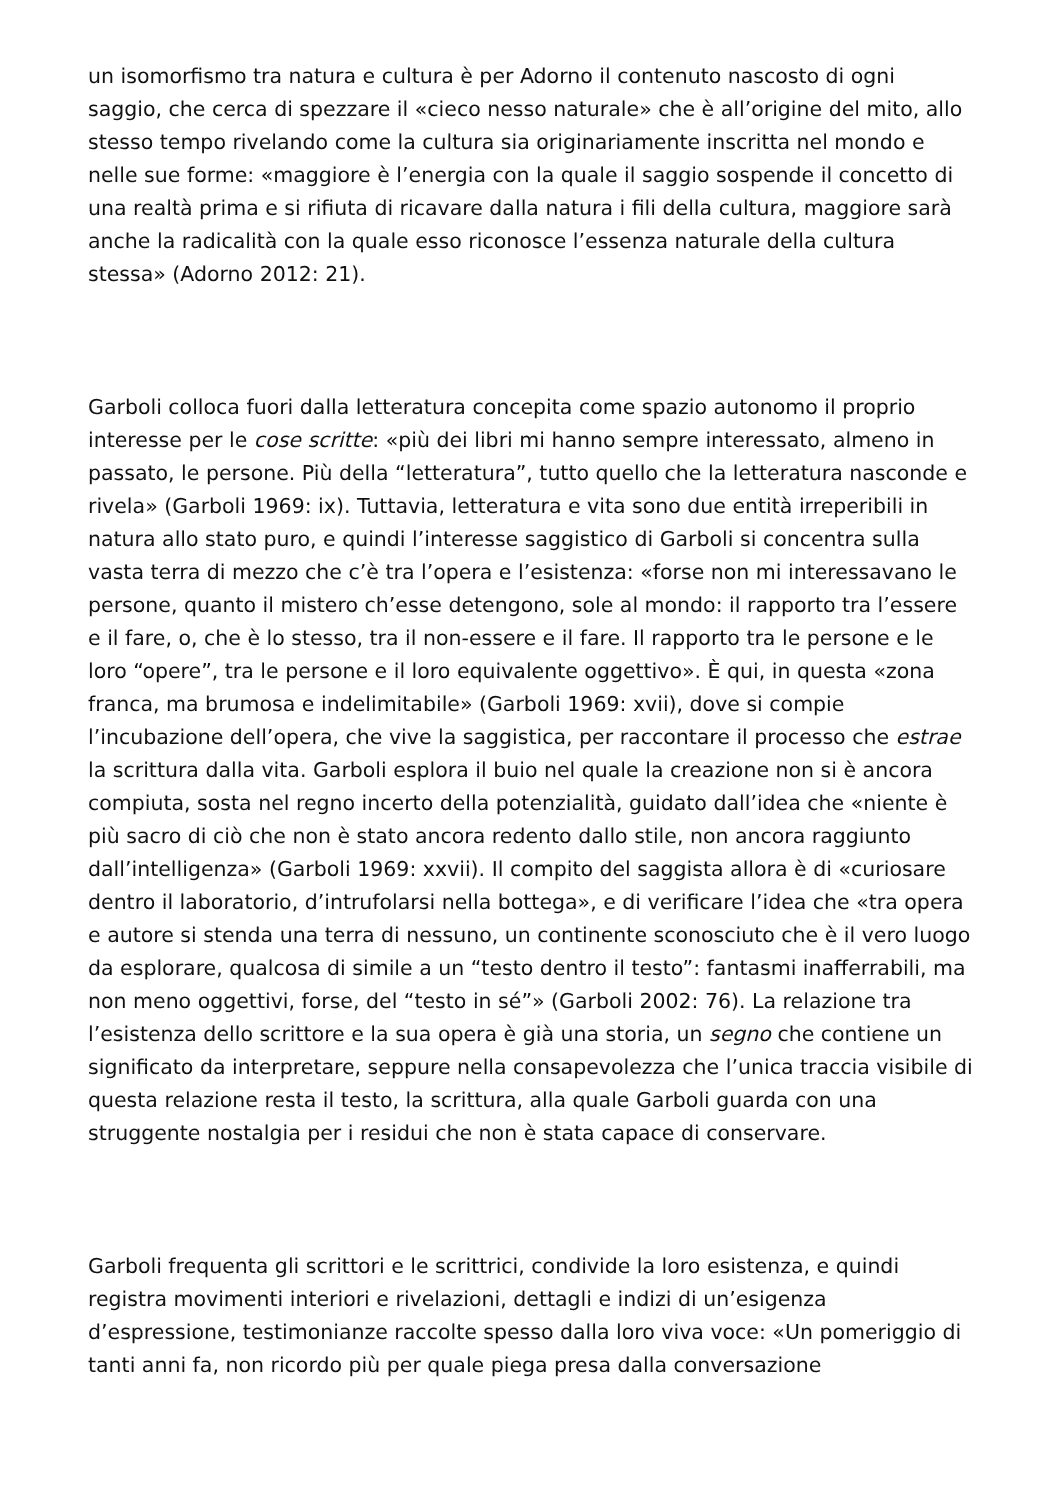un isomorfismo tra natura e cultura è per Adorno il contenuto nascosto di ogni saggio, che cerca di spezzare il «cieco nesso naturale» che è all’origine del mito, allo stesso tempo rivelando come la cultura sia originariamente inscritta nel mondo e nelle sue forme: «maggiore è l’energia con la quale il saggio sospende il concetto di una realtà prima e si rifiuta di ricavare dalla natura i fili della cultura, maggiore sarà anche la radicalità con la quale esso riconosce l’essenza naturale della cultura stessa» (Adorno 2012: 21).
Garboli colloca fuori dalla letteratura concepita come spazio autonomo il proprio interesse per le cose scritte: «più dei libri mi hanno sempre interessato, almeno in passato, le persone. Più della “letteratura”, tutto quello che la letteratura nasconde e rivela» (Garboli 1969: ix). Tuttavia, letteratura e vita sono due entità irreperibili in natura allo stato puro, e quindi l’interesse saggistico di Garboli si concentra sulla vasta terra di mezzo che c’è tra l’opera e l’esistenza: «forse non mi interessavano le persone, quanto il mistero ch’esse detengono, sole al mondo: il rapporto tra l’essere e il fare, o, che è lo stesso, tra il non-essere e il fare. Il rapporto tra le persone e le loro “opere”, tra le persone e il loro equivalente oggettivo». È qui, in questa «zona franca, ma brumosa e indelimitabile» (Garboli 1969: xvii), dove si compie l’incubazione dell’opera, che vive la saggistica, per raccontare il processo che estrae la scrittura dalla vita. Garboli esplora il buio nel quale la creazione non si è ancora compiuta, sosta nel regno incerto della potenzialità, guidato dall’idea che «niente è più sacro di ciò che non è stato ancora redento dallo stile, non ancora raggiunto dall’intelligenza» (Garboli 1969: xxvii). Il compito del saggista allora è di «curiosare dentro il laboratorio, d’intrufolarsi nella bottega», e di verificare l’idea che «tra opera e autore si stenda una terra di nessuno, un continente sconosciuto che è il vero luogo da esplorare, qualcosa di simile a un “testo dentro il testo”: fantasmi inafferrabili, ma non meno oggettivi, forse, del “testo in sé”» (Garboli 2002: 76). La relazione tra l’esistenza dello scrittore e la sua opera è già una storia, un segno che contiene un significato da interpretare, seppure nella consapevolezza che l’unica traccia visibile di questa relazione resta il testo, la scrittura, alla quale Garboli guarda con una struggente nostalgia per i residui che non è stata capace di conservare.
Garboli frequenta gli scrittori e le scrittrici, condivide la loro esistenza, e quindi registra movimenti interiori e rivelazioni, dettagli e indizi di un’esigenza d’espressione, testimonianze raccolte spesso dalla loro viva voce: «Un pomeriggio di tanti anni fa, non ricordo più per quale piega presa dalla conversazione